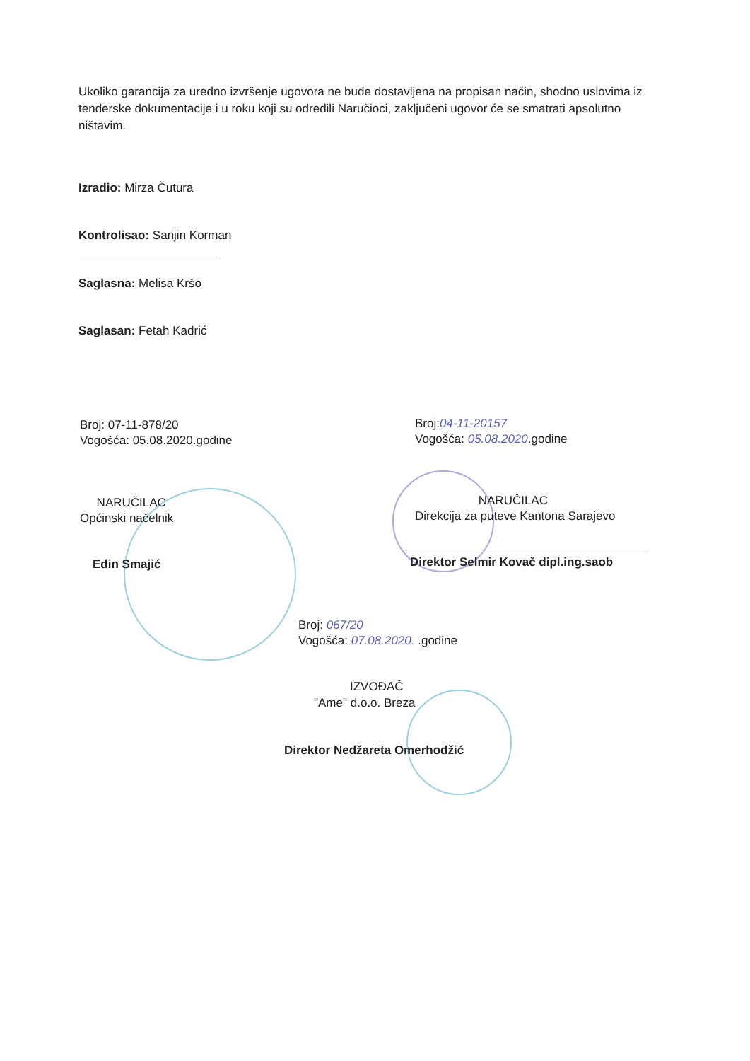Ukoliko garancija za uredno izvršenje ugovora ne bude dostavljena na propisan način, shodno uslovima iz tenderske dokumentacije i u roku koji su odredili Naručioci, zaključeni ugovor će se smatrati apsolutno ništavim.
Izradio: Mirza Čutura
Kontrolisao: Sanjin Korman
Saglasna: Melisa Kršo
Saglasan: Fetah Kadrić
Broj: 07-11-878/20
Vogošća: 05.08.2020.godine
Broj:04-11-20157
Vogošća: 05.08.2020.godine
NARUČILAC
Općinski načelnik
NARUČILAC
Direkcija za puteve Kantona Sarajevo
Edin Smajić
Direktor Selmir Kovač dipl.ing.saob
Broj: 067/20
Vogošća: 07.08.2020. .godine
IZVOĐAČ
"Ame" d.o.o. Breza
Direktor Nedžareta Omerhodžić